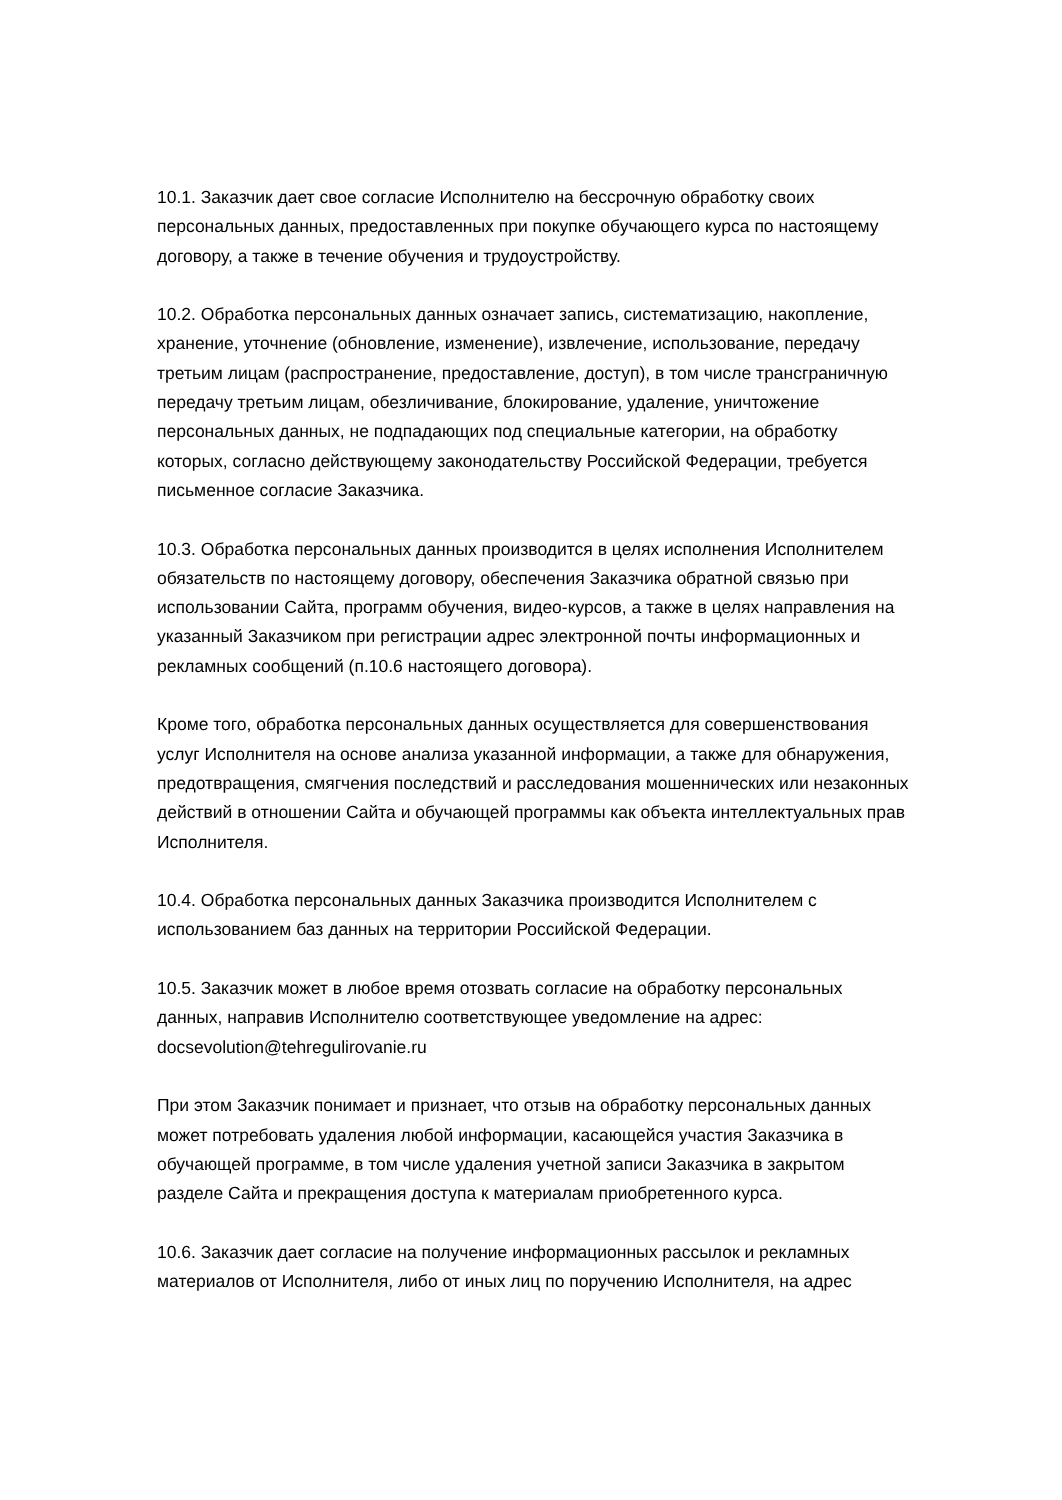10.1. Заказчик дает свое согласие Исполнителю на бессрочную обработку своих персональных данных, предоставленных при покупке обучающего курса по настоящему договору, а также в течение обучения и трудоустройству.
10.2. Обработка персональных данных означает запись, систематизацию, накопление, хранение, уточнение (обновление, изменение), извлечение, использование, передачу третьим лицам (распространение, предоставление, доступ), в том числе трансграничную передачу третьим лицам, обезличивание, блокирование, удаление, уничтожение персональных данных, не подпадающих под специальные категории, на обработку которых, согласно действующему законодательству Российской Федерации, требуется письменное согласие Заказчика.
10.3. Обработка персональных данных производится в целях исполнения Исполнителем обязательств по настоящему договору, обеспечения Заказчика обратной связью при использовании Сайта, программ обучения, видео-курсов, а также в целях направления на указанный Заказчиком при регистрации адрес электронной почты информационных и рекламных сообщений (п.10.6 настоящего договора).
Кроме того, обработка персональных данных осуществляется для совершенствования услуг Исполнителя на основе анализа указанной информации, а также для обнаружения, предотвращения, смягчения последствий и расследования мошеннических или незаконных действий в отношении Сайта и обучающей программы как объекта интеллектуальных прав Исполнителя.
10.4. Обработка персональных данных Заказчика производится Исполнителем с использованием баз данных на территории Российской Федерации.
10.5. Заказчик может в любое время отозвать согласие на обработку персональных данных, направив Исполнителю соответствующее уведомление на адрес: docsevolution@tehregulirovanie.ru
При этом Заказчик понимает и признает, что отзыв на обработку персональных данных может потребовать удаления любой информации, касающейся участия Заказчика в обучающей программе, в том числе удаления учетной записи Заказчика в закрытом разделе Сайта и прекращения доступа к материалам приобретенного курса.
10.6. Заказчик дает согласие на получение информационных рассылок и рекламных материалов от Исполнителя, либо от иных лиц по поручению Исполнителя, на адрес